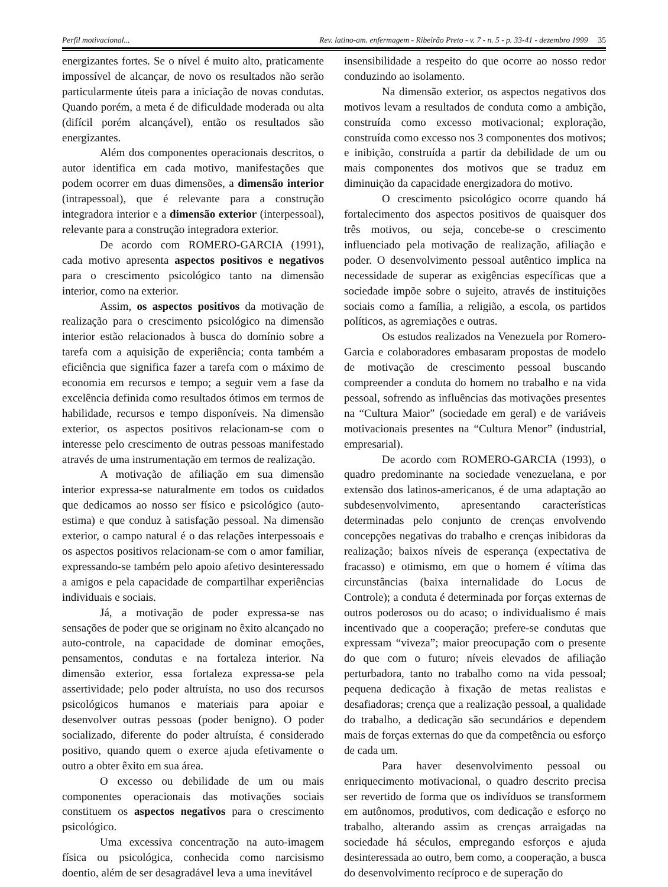Perfil motivacional... Rev. latino-am. enfermagem - Ribeirão Preto - v. 7 - n. 5 - p. 33-41 - dezembro 1999 35
energizantes fortes. Se o nível é muito alto, praticamente impossível de alcançar, de novo os resultados não serão particularmente úteis para a iniciação de novas condutas. Quando porém, a meta é de dificuldade moderada ou alta (difícil porém alcançável), então os resultados são energizantes.
Além dos componentes operacionais descritos, o autor identifica em cada motivo, manifestações que podem ocorrer em duas dimensões, a dimensão interior (intrapessoal), que é relevante para a construção integradora interior e a dimensão exterior (interpessoal), relevante para a construção integradora exterior.
De acordo com ROMERO-GARCIA (1991), cada motivo apresenta aspectos positivos e negativos para o crescimento psicológico tanto na dimensão interior, como na exterior.
Assim, os aspectos positivos da motivação de realização para o crescimento psicológico na dimensão interior estão relacionados à busca do domínio sobre a tarefa com a aquisição de experiência; conta também a eficiência que significa fazer a tarefa com o máximo de economia em recursos e tempo; a seguir vem a fase da excelência definida como resultados ótimos em termos de habilidade, recursos e tempo disponíveis. Na dimensão exterior, os aspectos positivos relacionam-se com o interesse pelo crescimento de outras pessoas manifestado através de uma instrumentação em termos de realização.
A motivação de afiliação em sua dimensão interior expressa-se naturalmente em todos os cuidados que dedicamos ao nosso ser físico e psicológico (auto-estima) e que conduz à satisfação pessoal. Na dimensão exterior, o campo natural é o das relações interpessoais e os aspectos positivos relacionam-se com o amor familiar, expressando-se também pelo apoio afetivo desinteressado a amigos e pela capacidade de compartilhar experiências individuais e sociais.
Já, a motivação de poder expressa-se nas sensações de poder que se originam no êxito alcançado no auto-controle, na capacidade de dominar emoções, pensamentos, condutas e na fortaleza interior. Na dimensão exterior, essa fortaleza expressa-se pela assertividade; pelo poder altruísta, no uso dos recursos psicológicos humanos e materiais para apoiar e desenvolver outras pessoas (poder benigno). O poder socializado, diferente do poder altruísta, é considerado positivo, quando quem o exerce ajuda efetivamente o outro a obter êxito em sua área.
O excesso ou debilidade de um ou mais componentes operacionais das motivações sociais constituem os aspectos negativos para o crescimento psicológico.
Uma excessiva concentração na auto-imagem física ou psicológica, conhecida como narcisismo doentio, além de ser desagradável leva a uma inevitável
insensibilidade a respeito do que ocorre ao nosso redor conduzindo ao isolamento.
Na dimensão exterior, os aspectos negativos dos motivos levam a resultados de conduta como a ambição, construída como excesso motivacional; exploração, construída como excesso nos 3 componentes dos motivos; e inibição, construída a partir da debilidade de um ou mais componentes dos motivos que se traduz em diminuição da capacidade energizadora do motivo.
O crescimento psicológico ocorre quando há fortalecimento dos aspectos positivos de quaisquer dos três motivos, ou seja, concebe-se o crescimento influenciado pela motivação de realização, afiliação e poder. O desenvolvimento pessoal autêntico implica na necessidade de superar as exigências específicas que a sociedade impõe sobre o sujeito, através de instituições sociais como a família, a religião, a escola, os partidos políticos, as agremiações e outras.
Os estudos realizados na Venezuela por Romero-Garcia e colaboradores embasaram propostas de modelo de motivação de crescimento pessoal buscando compreender a conduta do homem no trabalho e na vida pessoal, sofrendo as influências das motivações presentes na “Cultura Maior” (sociedade em geral) e de variáveis motivacionais presentes na “Cultura Menor” (industrial, empresarial).
De acordo com ROMERO-GARCIA (1993), o quadro predominante na sociedade venezuelana, e por extensão dos latinos-americanos, é de uma adaptação ao subdesenvolvimento, apresentando características determinadas pelo conjunto de crenças envolvendo concepções negativas do trabalho e crenças inibidoras da realização; baixos níveis de esperança (expectativa de fracasso) e otimismo, em que o homem é vítima das circunstâncias (baixa internalidade do Locus de Controle); a conduta é determinada por forças externas de outros poderosos ou do acaso; o individualismo é mais incentivado que a cooperação; prefere-se condutas que expressam “viveza”; maior preocupação com o presente do que com o futuro; níveis elevados de afiliação perturbadora, tanto no trabalho como na vida pessoal; pequena dedicação à fixação de metas realistas e desafiadoras; crença que a realização pessoal, a qualidade do trabalho, a dedicação são secundários e dependem mais de forças externas do que da competência ou esforço de cada um.
Para haver desenvolvimento pessoal ou enriquecimento motivacional, o quadro descrito precisa ser revertido de forma que os indivíduos se transformem em autônomos, produtivos, com dedicação e esforço no trabalho, alterando assim as crenças arraigadas na sociedade há séculos, empregando esforços e ajuda desinteressada ao outro, bem como, a cooperação, a busca do desenvolvimento recíproco e de superação do